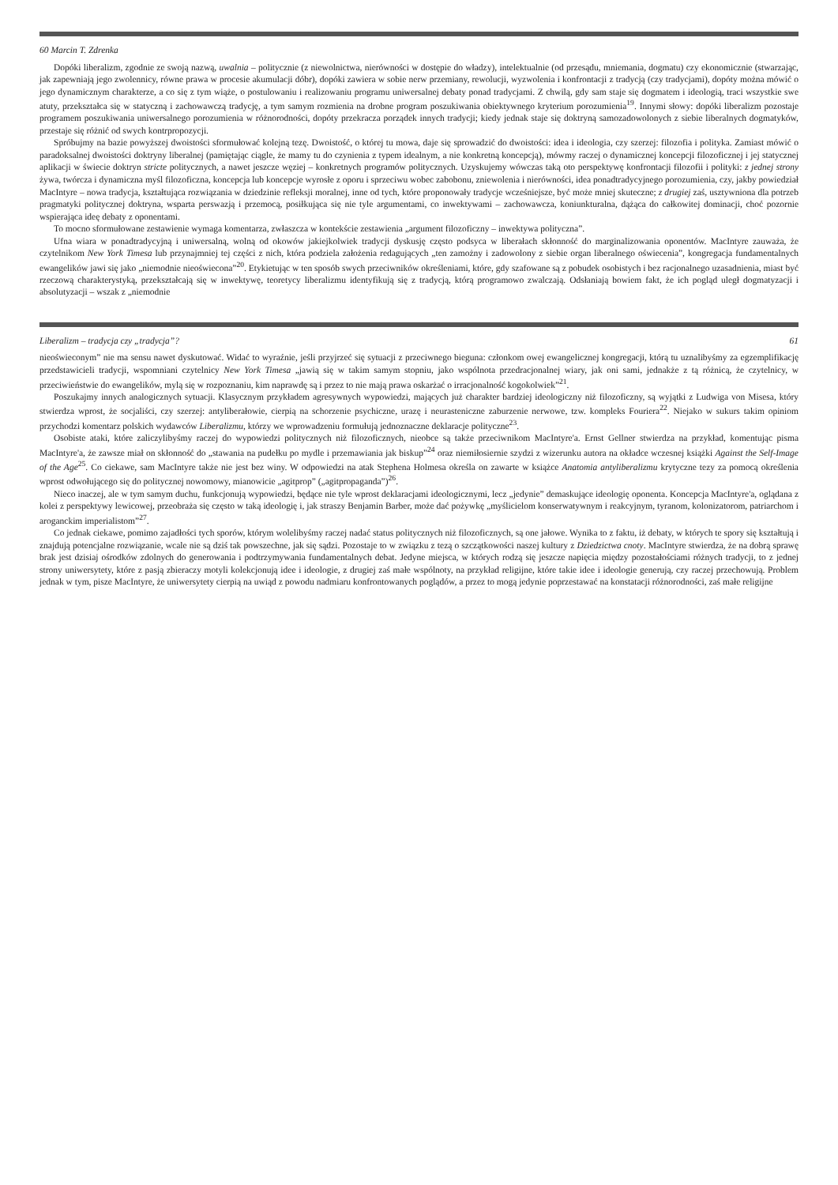60 Marcin T. Zdrenka
Dopóki liberalizm, zgodnie ze swoją nazwą, uwalnia – politycznie (z niewolnictwa, nierówności w dostępie do władzy), intelektualnie (od przesądu, mniemania, dogmatu) czy ekonomicznie (stwarzając, jak zapewniają jego zwolennicy, równe prawa w procesie akumulacji dóbr), dopóki zawiera w sobie nerw przemiany, rewolucji, wyzwolenia i konfrontacji z tradycją (czy tradycjami), dopóty można mówić o jego dynamicznym charakterze, a co się z tym wiąże, o postulowaniu i realizowaniu programu uniwersalnej debaty ponad tradycjami. Z chwilą, gdy sam staje się dogmatem i ideologią, traci wszystkie swe atuty, przekształca się w statyczną i zachowawczą tradycję, a tym samym rozmienia na drobne program poszukiwania obiektywnego kryterium porozumienia<sup>19</sup>. Innymi słowy: dopóki liberalizm pozostaje programem poszukiwania uniwersalnego porozumienia w różnorodności, dopóty przekracza porządek innych tradycji; kiedy jednak staje się doktryną samozadowolonych z siebie liberalnych dogmatyków, przestaje się różnić od swych kontrpropozycji.
Spróbujmy na bazie powyższej dwoistości sformułować kolejną tezę. Dwoistość, o której tu mowa, daje się sprowadzić do dwoistości: idea i ideologia, czy szerzej: filozofia i polityka. Zamiast mówić o paradoksalnej dwoistości doktryny liberalnej (pamiętając ciągle, że mamy tu do czynienia z typem idealnym, a nie konkretną koncepcją), mówmy raczej o dynamicznej koncepcji filozoficznej i jej statycznej aplikacji w świecie doktryn stricte politycznych, a nawet jeszcze węziej – konkretnych programów politycznych. Uzyskujemy wówczas taką oto perspektywę konfrontacji filozofii i polityki: z jednej strony żywa, twórcza i dynamiczna myśl filozoficzna, koncepcja lub koncepcje wyrosłe z oporu i sprzeciwu wobec zabobonu, zniewolenia i nierówności, idea ponadtradycyjnego porozumienia, czy, jakby powiedział MacIntyre – nowa tradycja, kształtująca rozwiązania w dziedzinie refleksji moralnej, inne od tych, które proponowały tradycje wcześniejsze, być może mniej skuteczne; z drugiej zaś, usztywniona dla potrzeb pragmatyki politycznej doktryna, wsparta perswazją i przemocą, posiłkująca się nie tyle argumentami, co inwektywami – zachowawcza, koniunkturalna, dążąca do całkowitej dominacji, choć pozornie wspierająca ideę debaty z oponentami.
To mocno sformułowane zestawienie wymaga komentarza, zwłaszcza w kontekście zestawienia „argument filozoficzny – inwektywa polityczna”.
Ufna wiara w ponadtradycyjną i uniwersalną, wolną od okowów jakiejkolwiek tradycji dyskusję często podsyca w liberałach skłonność do marginalizowania oponentów. MacIntyre zauważa, że czytelnikom New York Timesa lub przynajmniej tej części z nich, która podziela założenia redagujących „ten zamożny i zadowolony z siebie organ liberalnego oświecenia”, kongregacja fundamentalnych ewangelików jawi się jako „niemodnie nieoświecona”<sup>20</sup>. Etykietując w ten sposób swych przeciwników określeniami, które, gdy szafowane są z pobudek osobistych i bez racjonalnego uzasadnienia, miast być rzeczową charakterystyką, przekształcają się w inwektywę, teoretycy liberalizmu identyfikują się z tradycją, którą programowo zwalczają. Odsłaniają bowiem fakt, że ich pogląd uległ dogmatyzacji i absolutyzacji – wszak z „niemodnie
Liberalizm – tradycja czy „tradycja”? 61
nieoświeconym” nie ma sensu nawet dyskutować. Widać to wyraźnie, jeśli przyjrzeć się sytuacji z przeciwnego bieguna: członkom owej ewangelicznej kongregacji, którą tu uznalibyśmy za egzemplifikację przedstawicieli tradycji, wspomniani czytelnicy New York Timesa „jawią się w takim samym stopniu, jako wspólnota przedracjonalnej wiary, jak oni sami, jednakże z tą różnicą, że czytelnicy, w przeciwieństwie do ewangelików, mylą się w rozpoznaniu, kim naprawdę są i przez to nie mają prawa oskarżać o irracjonalność kogokolwiek”<sup>21</sup>.
Poszukajmy innych analogicznych sytuacji. Klasycznym przykładem agresywnych wypowiedzi, mających już charakter bardziej ideologiczny niż filozoficzny, są wyjątki z Ludwiga von Misesa, który stwierdza wprost, że socjaliści, czy szerzej: antyliberałowie, cierpią na schorzenie psychiczne, urazę i neurasteniczne zaburzenie nerwowe, tzw. kompleks Fouriera<sup>22</sup>. Niejako w sukurs takim opiniom przychodzi komentarz polskich wydawców Liberalizmu, którzy we wprowadzeniu formułują jednoznaczne deklaracje polityczne<sup>23</sup>.
Osobiste ataki, które zaliczylibyśmy raczej do wypowiedzi politycznych niż filozoficznych, nieobce są także przeciwnikom MacIntyre'a. Ernst Gellner stwierdza na przykład, komentując pisma MacIntyre'a, że zawsze miał on skłonność do „stawania na pudełku po mydle i przemawiania jak biskup”<sup>24</sup> oraz niemiłosiernie szydzi z wizerunku autora na okładce wczesnej książki Against the Self-Image of the Age<sup>25</sup>. Co ciekawe, sam MacIntyre także nie jest bez winy. W odpowiedzi na atak Stephena Holmesa określa on zawarte w książce Anatomia antyliberalizmu krytyczne tezy za pomocą określenia wprost odwołującego się do politycznej nowomowy, mianowicie „agitprop” („agitpropaganda”)<sup>26</sup>.
Nieco inaczej, ale w tym samym duchu, funkcjonują wypowiedzi, będące nie tyle wprost deklaracjami ideologicznymi, lecz „jedynie” demaskujące ideologię oponenta. Koncepcja MacIntyre'a, oglądana z kolei z perspektywy lewicowej, przeobraża się często w taką ideologię i, jak straszy Benjamin Barber, może dać pożywkę „myślicielom konserwatywnym i reakcyjnym, tyranom, kolonizatorom, patriarchom i aroganckim imperialistom”<sup>27</sup>.
Co jednak ciekawe, pomimo zajadłości tych sporów, którym wolelibyśmy raczej nadać status politycznych niż filozoficznych, są one jałowe. Wynika to z faktu, iż debaty, w których te spory się kształtują i znajdują potencjalne rozwiązanie, wcale nie są dziś tak powszechne, jak się sądzi. Pozostaje to w związku z tezą o szczątkowości naszej kultury z Dziedzictwa cnoty. MacIntyre stwierdza, że na dobrą sprawę brak jest dzisiaj ośrodków zdolnych do generowania i podtrzymywania fundamentalnych debat. Jedyne miejsca, w których rodzą się jeszcze napięcia między pozostałościami różnych tradycji, to z jednej strony uniwersytety, które z pasją zbieraczy motyli kolekcjonują idee i ideologie, z drugiej zaś małe wspólnoty, na przykład religijne, które takie idee i ideologie generują, czy raczej przechowują. Problem jednak w tym, pisze MacIntyre, że uniwersytety cierpią na uwiąd z powodu nadmiaru konfrontowanych poglądów, a przez to mogą jedynie poprzestawać na konstatacji różnorodności, zaś małe religijne